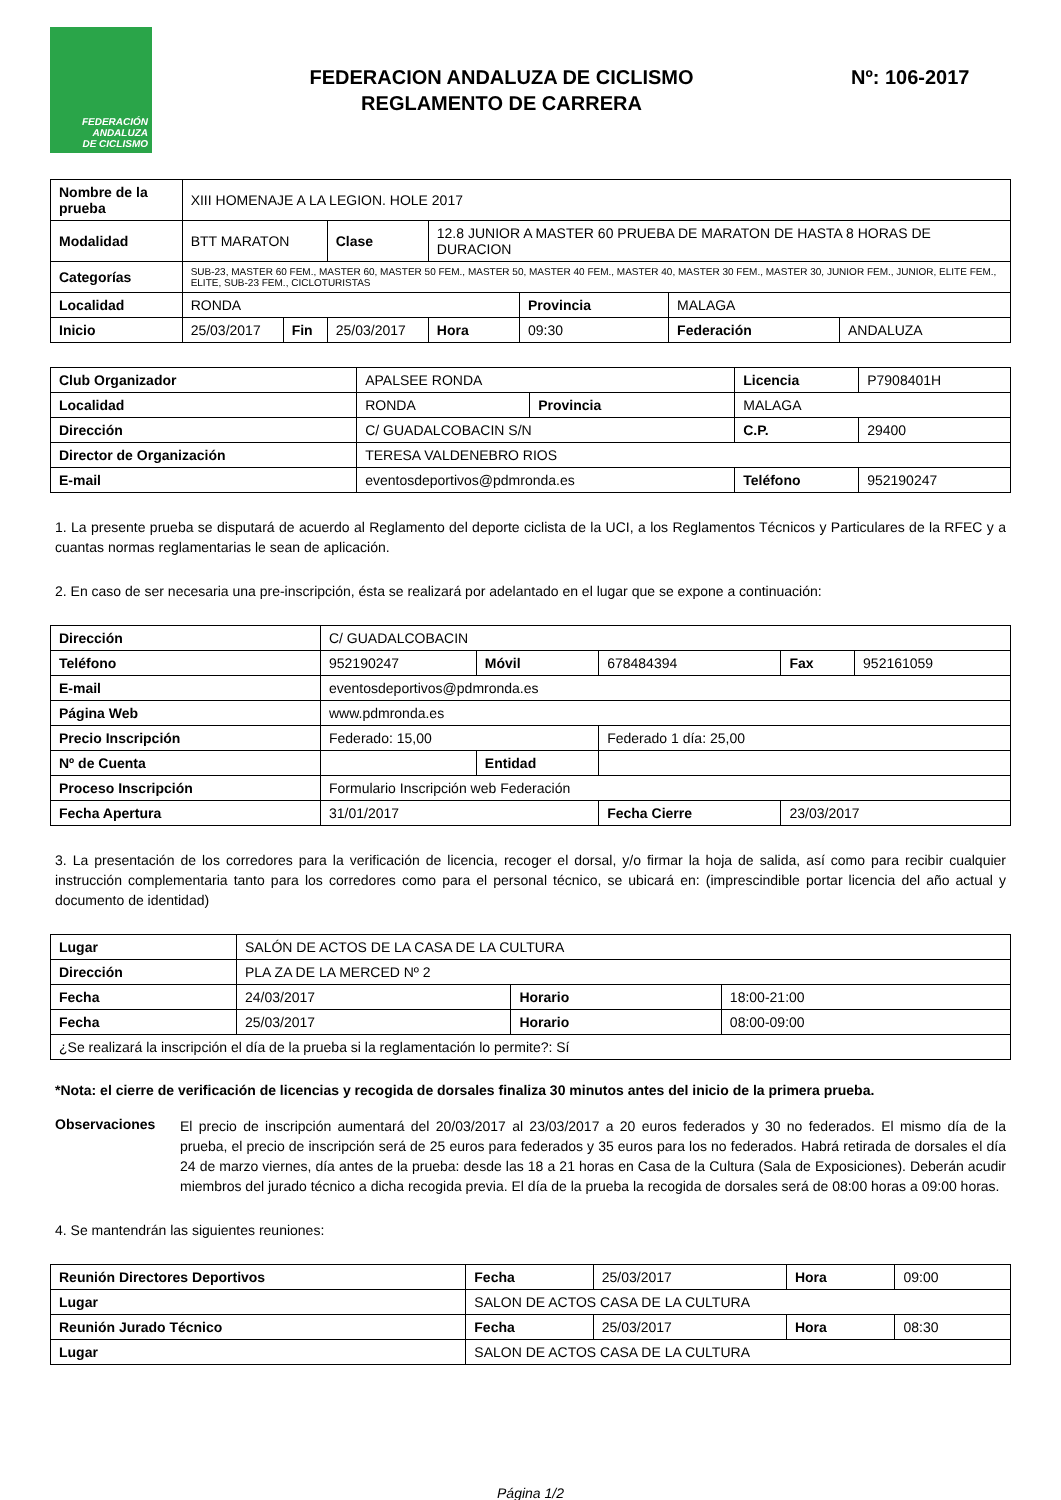FEDERACIÓN
ANDALUZA
DE CICLISMO
FEDERACION ANDALUZA DE CICLISMO
REGLAMENTO DE CARRERA
Nº: 106-2017
| Nombre de la prueba | XIII HOMENAJE A LA LEGION. HOLE 2017 | | | | | | |
| Modalidad | BTT MARATON | | Clase | 12.8 JUNIOR A MASTER 60 PRUEBA DE MARATON DE HASTA 8 HORAS DE DURACION | | | |
| Categorías | SUB-23, MASTER 60 FEM., MASTER 60, MASTER 50 FEM., MASTER 50, MASTER 40 FEM., MASTER 40, MASTER 30 FEM., MASTER 30, JUNIOR FEM., JUNIOR, ELITE FEM., ELITE, SUB-23 FEM., CICLOTURISTAS | | | | | | |
| Localidad | RONDA | | | | Provincia | MALAGA | |
| Inicio | 25/03/2017 | Fin | 25/03/2017 | Hora | 09:30 | Federación | ANDALUZA |
| Club Organizador | APALSEE RONDA | | Licencia | P7908401H |
| Localidad | RONDA | Provincia | MALAGA | |
| Dirección | C/ GUADALCOBACIN S/N | | C.P. | 29400 |
| Director de Organización | TERESA VALDENEBRO RIOS | | | |
| E-mail | eventosdeportivos@pdmronda.es | | Teléfono | 952190247 |
1. La presente prueba se disputará de acuerdo al Reglamento del deporte ciclista de la UCI, a los Reglamentos Técnicos y Particulares de la RFEC y a cuantas normas reglamentarias le sean de aplicación.
2. En caso de ser necesaria una pre-inscripción, ésta se realizará por adelantado en el lugar que se expone a continuación:
| Dirección | C/ GUADALCOBACIN | | | | |
| Teléfono | 952190247 | Móvil | 678484394 | Fax | 952161059 |
| E-mail | eventosdeportivos@pdmronda.es | | | | |
| Página Web | www.pdmronda.es | | | | |
| Precio Inscripción | Federado: 15,00 | | Federado 1 día: 25,00 | | |
| Nº de Cuenta | | Entidad | | | |
| Proceso Inscripción | Formulario Inscripción web Federación | | | | |
| Fecha Apertura | 31/01/2017 | | Fecha Cierre | 23/03/2017 | |
3. La presentación de los corredores para la verificación de licencia, recoger el dorsal, y/o firmar la hoja de salida, así como para recibir cualquier instrucción complementaria tanto para los corredores como para el personal técnico, se ubicará en: (imprescindible portar licencia del año actual y documento de identidad)
| Lugar | SALÓN DE ACTOS DE LA CASA DE LA CULTURA | | |
| Dirección | PLA ZA DE LA MERCED Nº 2 | | |
| Fecha | 24/03/2017 | Horario | 18:00-21:00 |
| Fecha | 25/03/2017 | Horario | 08:00-09:00 |
| ¿Se realizará la inscripción el día de la prueba si la reglamentación lo permite?: Sí | | | |
*Nota: el cierre de verificación de licencias y recogida de dorsales finaliza 30 minutos antes del inicio de la primera prueba.
Observaciones
El precio de inscripción aumentará del 20/03/2017 al 23/03/2017 a 20 euros federados y 30 no federados. El mismo día de la prueba, el precio de inscripción será de 25 euros para federados y 35 euros para los no federados. Habrá retirada de dorsales el día 24 de marzo viernes, día antes de la prueba: desde las 18 a 21 horas en Casa de la Cultura (Sala de Exposiciones). Deberán acudir miembros del jurado técnico a dicha recogida previa. El día de la prueba la recogida de dorsales será de 08:00 horas a 09:00 horas.
4. Se mantendrán las siguientes reuniones:
| Reunión Directores Deportivos | | Fecha | 25/03/2017 | Hora | 09:00 |
| Lugar | SALON DE ACTOS CASA DE LA CULTURA | | | | |
| Reunión Jurado Técnico | | Fecha | 25/03/2017 | Hora | 08:30 |
| Lugar | SALON DE ACTOS CASA DE LA CULTURA | | | | |
Página 1/2